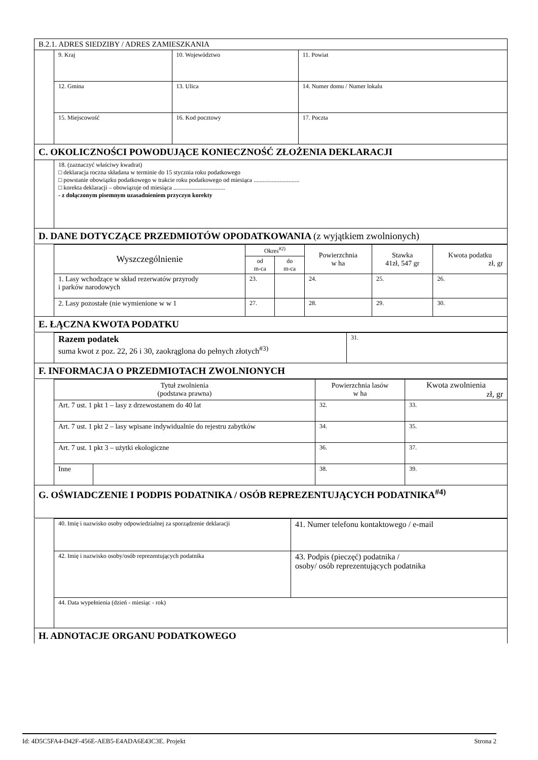| B.2.1. ADRES SIEDZIBY / ADRES ZAMIESZKANIA | | | |
| | 9. Kraj | 10. Województwo | 11. Powiat |
| | 12. Gmina | 13. Ulica | 14. Numer domu / Numer lokalu |
| | 15. Miejscowość | 16. Kod pocztowy | 17. Poczta |
| C. OKOLICZNOŚCI POWODUJĄCE KONIECZNOŚĆ ZŁOŻENIA DEKLARACJI | | | |
| | 18. (zaznaczyć właściwy kwadrat) □ deklaracja roczna składana w terminie do 15 stycznia roku podatkowego □ powstanie obowiązku podatkowego w trakcie roku podatkowego od miesiąca .............................. □ korekta deklaracji – obowiązuje od miesiąca .................................. - z dołączonym pisemnym uzasadnieniem przyczyn korekty | | |
| D. DANE DOTYCZĄCE PRZEDMIOTÓW OPODATKOWANIA (z wyjątkiem zwolnionych) | | | |
| | Wyszczególnienie | Okres<sup>#2)</sup> | | Powierzchnia w ha | Stawka 41zł, 547 gr | Kwota podatku zł, gr |
| | | od m-ca | do m-ca | | | |
| | 1. Lasy wchodzące w skład rezerwatów przyrody i parków narodowych | 23. | | 24. | 25. | 26. |
| | 2. Lasy pozostałe (nie wymienione w w 1 | 27. | | 28. | 29. | 30. |
| E. ŁĄCZNA KWOTA PODATKU | | | | | | |
| | Razem podatek suma kwot z poz. 22, 26 i 30, zaokrąglona do pełnych złotych<sup>#3)</sup> | 31. |
| F. INFORMACJA O PRZEDMIOTACH ZWOLNIONYCH | | |
| | Tytuł zwolnienia (podstawa prawna) | | Powierzchnia lasów w ha | Kwota zwolnienia zł, gr |
| | Art. 7 ust. 1 pkt 1 – lasy z drzewostanem do 40 lat | | 32. | 33. |
| | Art. 7 ust. 1 pkt 2 – lasy wpisane indywidualnie do rejestru zabytków | | 34. | 35. |
| | Art. 7 ust. 1 pkt 3 – użytki ekologiczne | | 36. | 37. |
| | Inne | | 38. | 39. |
| G. OŚWIADCZENIE I PODPIS PODATNIKA / OSÓB REPREZENTUJĄCYCH PODATNIKA<sup>#4)</sup> | | | | |
| | 40. Imię i nazwisko osoby odpowiedzialnej za sporządzenie deklaracji | 41. Numer telefonu kontaktowego / e-mail |
| | 42. Imię i nazwisko osoby/osób reprezentujących podatnika | 43. Podpis (pieczęć) podatnika / osoby/ osób reprezentujących podatnika |
| | 44. Data wypełnienia (dzień - miesiąc - rok) | |
| H. ADNOTACJE ORGANU PODATKOWEGO | | |
Id: 4D5C5FA4-D42F-456E-AEB5-E4ADA6E43C3E. Projekt Strona 2